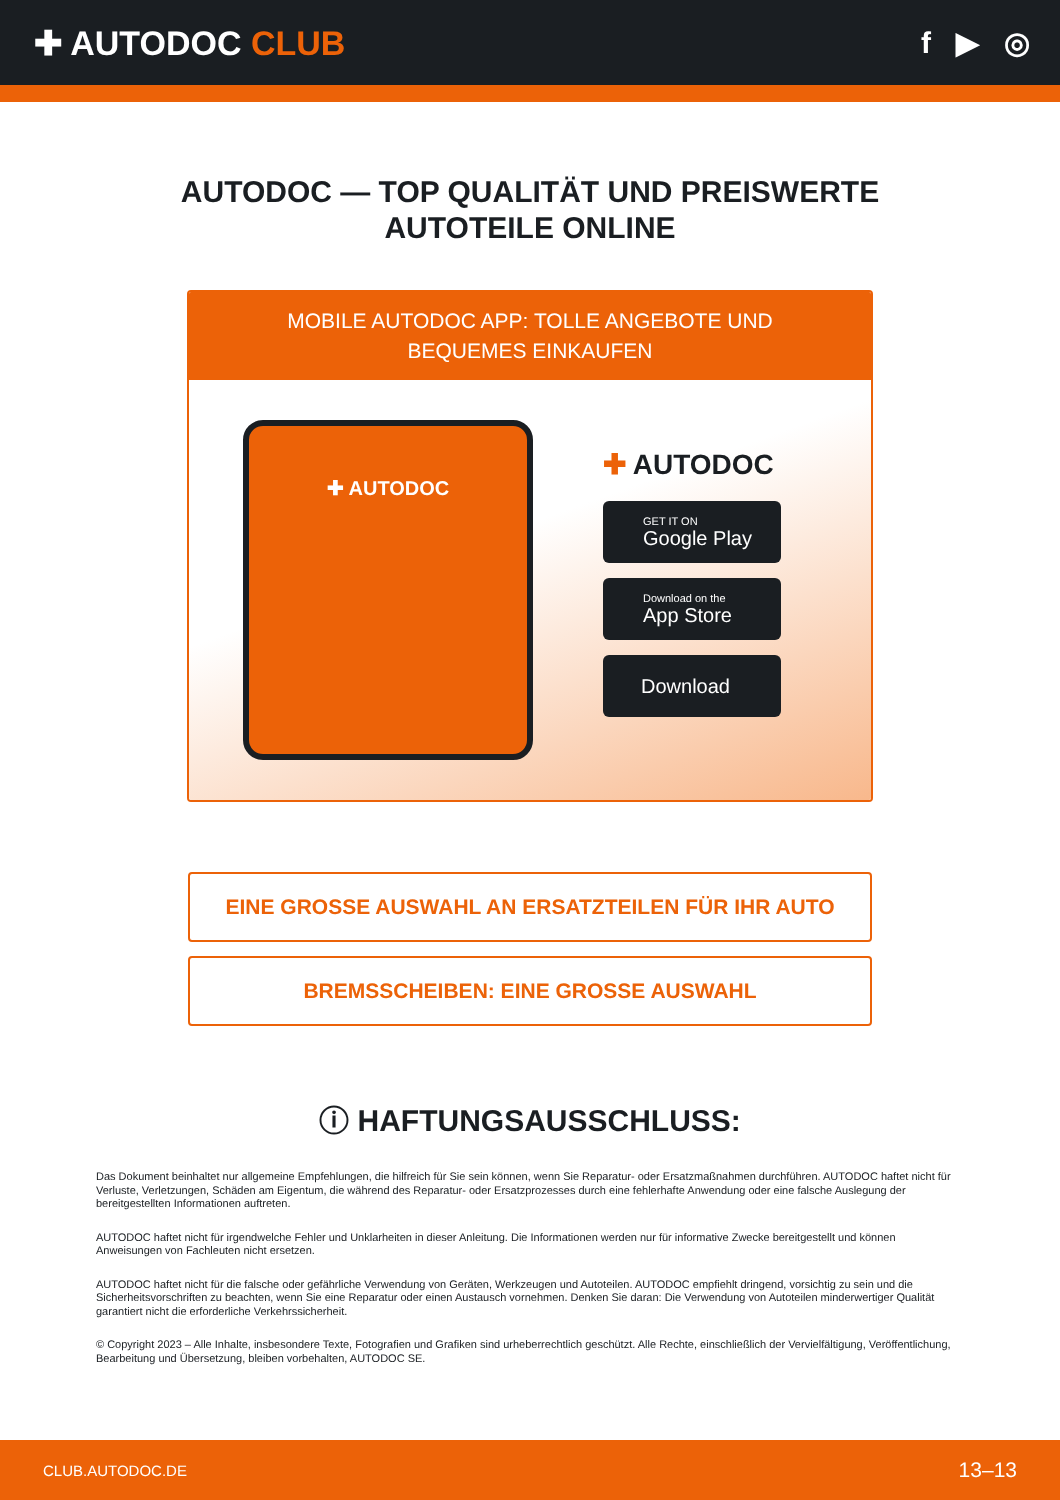✚ AUTODOC CLUB f ▶ ◎
AUTODOC — TOP QUALITÄT UND PREISWERTE
AUTOTEILE ONLINE
MOBILE AUTODOC APP: TOLLE ANGEBOTE UND BEQUEMES EINKAUFEN
✚ AUTODOC
✚ AUTODOC
GET IT ON
Google Play
Download on the
App Store
Download
EINE GROSSE AUSWAHL AN ERSATZTEILEN FÜR IHR AUTO
BREMSSCHEIBEN: EINE GROSSE AUSWAHL
ⓘ HAFTUNGSAUSSCHLUSS:
Das Dokument beinhaltet nur allgemeine Empfehlungen, die hilfreich für Sie sein können, wenn Sie Reparatur- oder Ersatzmaßnahmen durchführen. AUTODOC haftet nicht für Verluste, Verletzungen, Schäden am Eigentum, die während des Reparatur- oder Ersatzprozesses durch eine fehlerhafte Anwendung oder eine falsche Auslegung der bereitgestellten Informationen auftreten.
AUTODOC haftet nicht für irgendwelche Fehler und Unklarheiten in dieser Anleitung. Die Informationen werden nur für informative Zwecke bereitgestellt und können Anweisungen von Fachleuten nicht ersetzen.
AUTODOC haftet nicht für die falsche oder gefährliche Verwendung von Geräten, Werkzeugen und Autoteilen. AUTODOC empfiehlt dringend, vorsichtig zu sein und die Sicherheitsvorschriften zu beachten, wenn Sie eine Reparatur oder einen Austausch vornehmen. Denken Sie daran: Die Verwendung von Autoteilen minderwertiger Qualität garantiert nicht die erforderliche Verkehrssicherheit.
© Copyright 2023 – Alle Inhalte, insbesondere Texte, Fotografien und Grafiken sind urheberrechtlich geschützt. Alle Rechte, einschließlich der Vervielfältigung, Veröffentlichung, Bearbeitung und Übersetzung, bleiben vorbehalten, AUTODOC SE.
CLUB.AUTODOC.DE 13–13